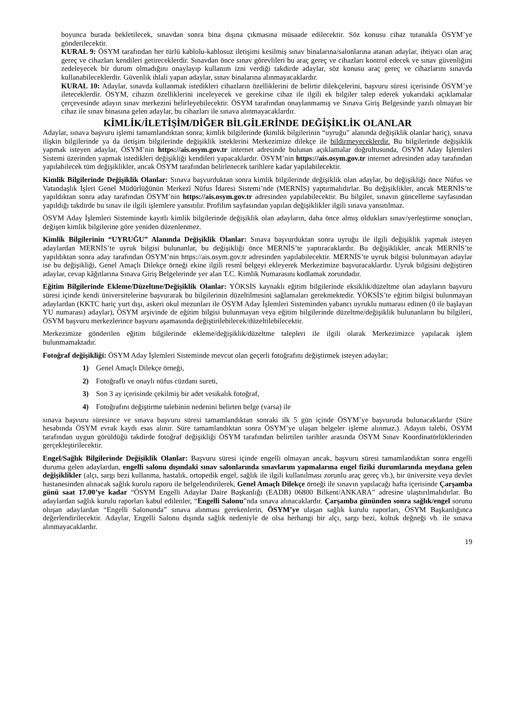boyunca burada bekletilecek, sınavdan sonra bina dışına çıkmasına müsaade edilecektir. Söz konusu cihaz tutanakla ÖSYM’ye gönderilecektir.
KURAL 9: ÖSYM tarafından her türlü kablolu-kablosuz iletişimi kesilmiş sınav binalarına/salonlarına atanan adaylar, ihtiyacı olan araç gereç ve cihazları kendileri getireceklerdir. Sınavdan önce sınav görevlileri bu araç gereç ve cihazları kontrol edecek ve sınav güvenliğini zedeleyecek bir durum olmadığını onaylayıp kullanım izni verdiği takdirde adaylar, söz konusu araç gereç ve cihazlarını sınavda kullanabileceklerdir. Güvenlik ihlali yapan adaylar, sınav binalarına alınmayacaklardır.
KURAL 10: Adaylar, sınavda kullanmak istedikleri cihazların özelliklerini de belirtir dilekçelerini, başvuru süresi içerisinde ÖSYM’ye ileteceklerdir. ÖSYM, cihazın özelliklerini inceleyecek ve gerekirse cihaz ile ilgili ek bilgiler talep ederek yukarıdaki açıklamalar çerçevesinde adayın sınav merkezini belirleyebilecektir. ÖSYM tarafından onaylanmamış ve Sınava Giriş Belgesinde yazılı olmayan bir cihaz ile sınav binasına gelen adaylar, bu cihazları ile sınava alınmayacaklardır.
KİMLİK/İLETİŞİM/DİĞER BİLGİLERİNDE DEĞİŞİKLİK OLANLAR
Adaylar, sınava başvuru işlemi tamamlandıktan sonra; kimlik bilgilerinde (kimlik bilgilerinin “uyruğu” alanında değişiklik olanlar hariç), sınava ilişkin bilgilerinde ya da iletişim bilgilerinde değişiklik isteklerini Merkezimize dilekçe ile bildirmeyeceklerdir. Bu bilgilerinde değişiklik yapmak isteyen adaylar, ÖSYM’nin https://ais.osym.gov.tr internet adresinde bulunan açıklamalar doğrultusunda, ÖSYM Aday İşlemleri Sistemi üzerinden yapmak istedikleri değişikliği kendileri yapacaklardır. ÖSYM’nin https://ais.osym.gov.tr internet adresinden aday tarafından yapılabilecek tüm değişiklikler, ancak ÖSYM tarafından belirlenecek tarihlere kadar yapılabilecektir.
Kimlik Bilgilerinde Değişiklik Olanlar: Sınava başvurduktan sonra kimlik bilgilerinde değişiklik olan adaylar, bu değişikliği önce Nüfus ve Vatandaşlık İşleri Genel Müdürlüğünün Merkezî Nüfus İdaresi Sistemi’nde (MERNİS) yaptırmalıdırlar. Bu değişiklikler, ancak MERNİS’te yapıldıktan sonra aday tarafından ÖSYM’nin https://ais.osym.gov.tr adresinden yapılabilecektir. Bu bilgiler, sınavın güncelleme sayfasından yapıldığı takdirde bu sınav ile ilgili işlemlere yansıtılır. Profilim sayfasından yapılan değişiklikler ilgili sınava yansıtılmaz.
ÖSYM Aday İşlemleri Sisteminde kayıtlı kimlik bilgilerinde değişiklik olan adayların, daha önce almış oldukları sınav/yerleştirme sonuçları, değişen kimlik bilgilerine göre yeniden düzenlenmez.
Kimlik Bilgilerinin “UYRUĞU” Alanında Değişiklik Olanlar: Sınava başvurduktan sonra uyruğu ile ilgili değişiklik yapmak isteyen adaylardan MERNİS’te uyruk bilgisi bulunanlar, bu değişikliği önce MERNİS’te yaptıracaklardır. Bu değişiklikler, ancak MERNİS’te yapıldıktan sonra aday tarafından ÖSYM’nin https://ais.osym.gov.tr adresinden yapılabilecektir. MERNİS’te uyruk bilgisi bulunmayan adaylar ise bu değişikliği, Genel Amaçlı Dilekçe örneği ekine ilgili resmî belgeyi ekleyerek Merkezimize başvuracaklardır. Uyruk bilgisini değiştiren adaylar, cevap kâğıtlarına Sınava Giriş Belgelerinde yer alan T.C. Kimlik Numarasını kodlamak zorundadır.
Eğitim Bilgilerinde Ekleme/Düzeltme/Değişiklik Olanlar: YÖKSİS kaynaklı eğitim bilgilerinde eksiklik/düzeltme olan adayların başvuru süresi içinde kendi üniversitelerine başvurarak bu bilgilerinin düzeltilmesini sağlamaları gerekmektedir. YÖKSİS’te eğitim bilgisi bulunmayan adaylardan (KKTC hariç yurt dışı, askeri okul mezunları ile ÖSYM Aday İşlemleri Sisteminden yabancı uyruklu numarası edinen (0 ile başlayan YU numarası) adaylar), ÖSYM arşivinde de eğitim bilgisi bulunmayan veya eğitim bilgilerinde düzeltme/değişiklik bulunanların bu bilgileri, ÖSYM başvuru merkezlerince başvuru aşamasında değiştirilebilecek/düzeltilebilecektir.
Merkezimize gönderilen eğitim bilgilerinde ekleme/değişiklik/düzeltme talepleri ile ilgili olarak Merkezimizce yapılacak işlem bulunmamaktadır.
Fotoğraf değişikliği: ÖSYM Aday İşlemleri Sisteminde mevcut olan geçerli fotoğrafını değiştirmek isteyen adaylar;
1) Genel Amaçlı Dilekçe örneği,
2) Fotoğraflı ve onaylı nüfus cüzdanı sureti,
3) Son 3 ay içerisinde çekilmiş bir adet vesikalık fotoğraf,
4) Fotoğrafını değiştirme talebinin nedenini belirten belge (varsa) ile
sınava başvuru süresince ve sınava başvuru süresi tamamlandıktan sonraki ilk 5 gün içinde ÖSYM’ye başvuruda bulunacaklardır (Süre hesabında ÖSYM evrak kaydı esas alınır. Süre tamamlandıktan sonra ÖSYM’ye ulaşan belgeler işleme alınmaz.). Adayın talebi, ÖSYM tarafından uygun görüldüğü takdirde fotoğraf değişikliği ÖSYM tarafından belirtilen tarihler arasında ÖSYM Sınav Koordinatörlüklerinden gerçekleştirilecektir.
Engel/Sağlık Bilgilerinde Değişiklik Olanlar: Başvuru süresi içinde engelli olmayan ancak, başvuru süresi tamamlandıktan sonra engelli duruma gelen adaylardan, engelli salonu dışındaki sınav salonlarında sınavlarını yapmalarına engel fiziki durumlarında meydana gelen değişiklikler (alçı, sargı bezi kullanma, hastalık, ortopedik engel, sağlık ile ilgili kullanılması zorunlu araç gereç vb.), bir üniversite veya devlet hastanesinden alınacak sağlık kurulu raporu ile belgelendirilerek, Genel Amaçlı Dilekçe örneği ile sınavın yapılacağı hafta içerisinde Çarşamba günü saat 17.00’ye kadar “ÖSYM Engelli Adaylar Daire Başkanlığı (EADB) 06800 Bilkent/ANKARA” adresine ulaştırılmalıdırlar. Bu adaylardan sağlık kurulu raporları kabul edilenler, “Engelli Salonu”nda sınava alınacaklardır. Çarşamba gününden sonra sağlık/engel sorunu oluşan adaylardan “Engelli Salonunda” sınava alınması gerekenlerin, ÖSYM’ye ulaşan sağlık kurulu raporları, ÖSYM Başkanlığınca değerlendirilecektir. Adaylar, Engelli Salonu dışında sağlık nedeniyle de olsa herhangi bir alçı, sargı bezi, koltuk değneği vb. ile sınava alınmayacaklardır.
19